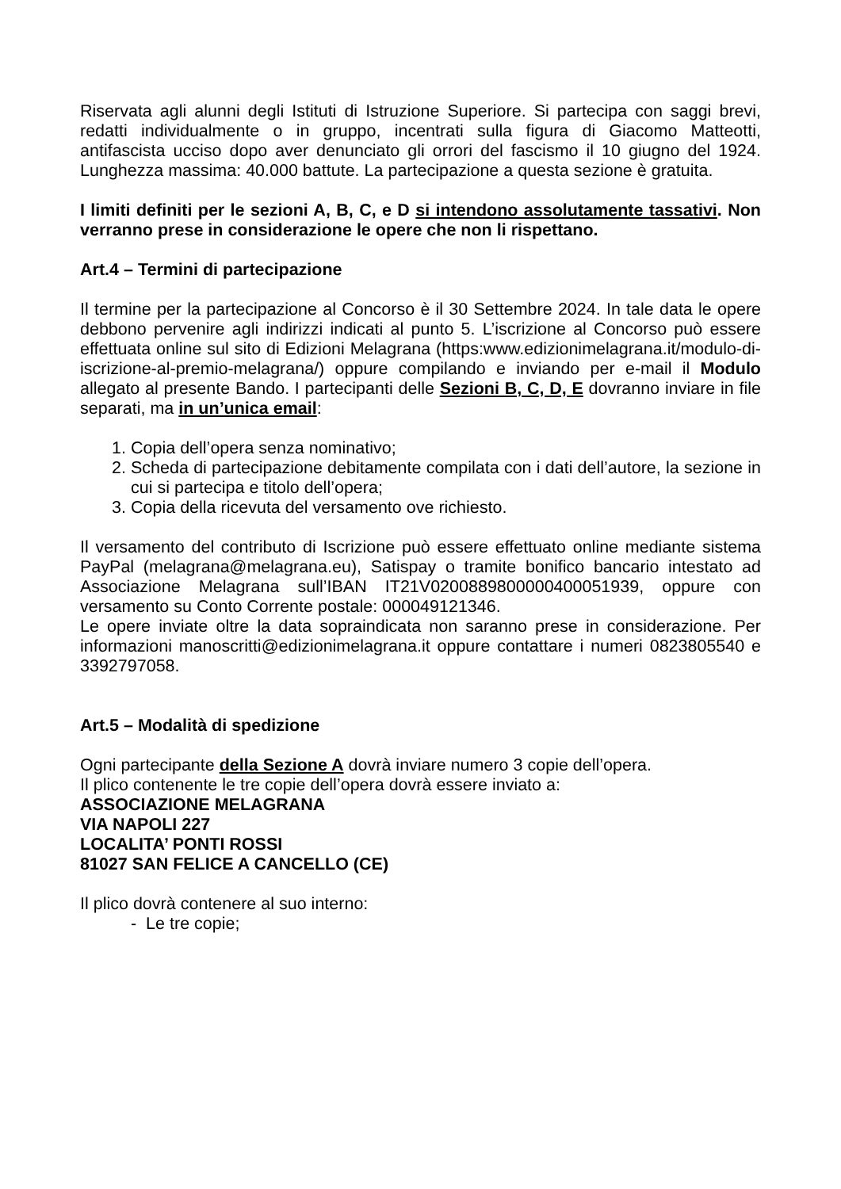Riservata agli alunni degli Istituti di Istruzione Superiore. Si partecipa con saggi brevi, redatti individualmente o in gruppo, incentrati sulla figura di Giacomo Matteotti, antifascista ucciso dopo aver denunciato gli orrori del fascismo il 10 giugno del 1924. Lunghezza massima: 40.000 battute. La partecipazione a questa sezione è gratuita.
I limiti definiti per le sezioni A, B, C, e D si intendono assolutamente tassativi. Non verranno prese in considerazione le opere che non li rispettano.
Art.4 – Termini di partecipazione
Il termine per la partecipazione al Concorso è il 30 Settembre 2024. In tale data le opere debbono pervenire agli indirizzi indicati al punto 5. L’iscrizione al Concorso può essere effettuata online sul sito di Edizioni Melagrana (https:www.edizionimelagrana.it/modulo-di-iscrizione-al-premio-melagrana/) oppure compilando e inviando per e-mail il Modulo allegato al presente Bando. I partecipanti delle Sezioni B, C, D, E dovranno inviare in file separati, ma in un’unica email:
1. Copia dell’opera senza nominativo;
2. Scheda di partecipazione debitamente compilata con i dati dell’autore, la sezione in cui si partecipa e titolo dell’opera;
3. Copia della ricevuta del versamento ove richiesto.
Il versamento del contributo di Iscrizione può essere effettuato online mediante sistema PayPal (melagrana@melagrana.eu), Satispay o tramite bonifico bancario intestato ad Associazione Melagrana sull’IBAN IT21V0200889800000400051939, oppure con versamento su Conto Corrente postale: 000049121346.
Le opere inviate oltre la data sopraindicata non saranno prese in considerazione. Per informazioni manoscritti@edizionimelagrana.it oppure contattare i numeri 0823805540 e 3392797058.
Art.5 – Modalità di spedizione
Ogni partecipante della Sezione A dovrà inviare numero 3 copie dell’opera.
Il plico contenente le tre copie dell’opera dovrà essere inviato a:
ASSOCIAZIONE MELAGRANA
VIA NAPOLI 227
LOCALITA’ PONTI ROSSI
81027 SAN FELICE A CANCELLO (CE)
Il plico dovrà contenere al suo interno:
- Le tre copie;